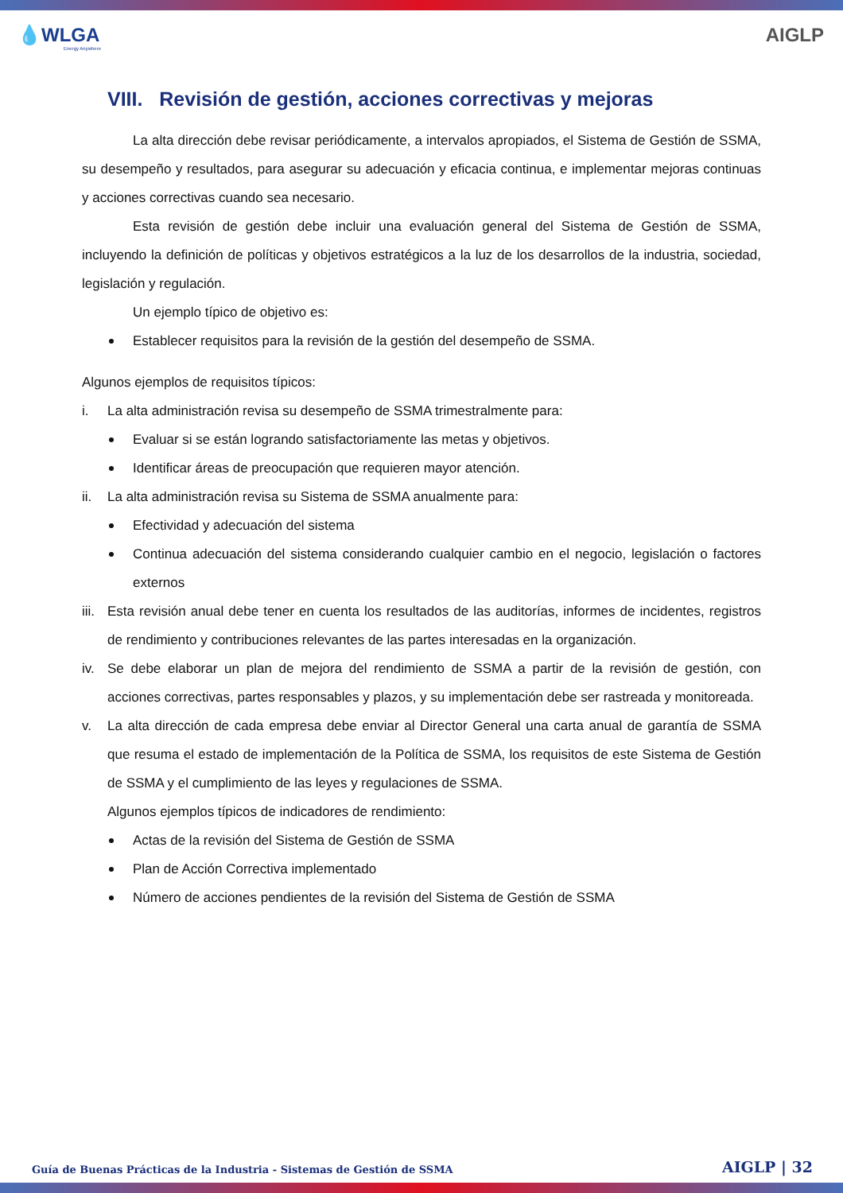💧WLGA
Energy Anywhere
AIGLP
VIII. Revisión de gestión, acciones correctivas y mejoras
La alta dirección debe revisar periódicamente, a intervalos apropiados, el Sistema de Gestión de SSMA, su desempeño y resultados, para asegurar su adecuación y eficacia continua, e implementar mejoras continuas y acciones correctivas cuando sea necesario.
Esta revisión de gestión debe incluir una evaluación general del Sistema de Gestión de SSMA, incluyendo la definición de políticas y objetivos estratégicos a la luz de los desarrollos de la industria, sociedad, legislación y regulación.
Un ejemplo típico de objetivo es:
Establecer requisitos para la revisión de la gestión del desempeño de SSMA.
Algunos ejemplos de requisitos típicos:
i. La alta administración revisa su desempeño de SSMA trimestralmente para:
Evaluar si se están logrando satisfactoriamente las metas y objetivos.
Identificar áreas de preocupación que requieren mayor atención.
ii. La alta administración revisa su Sistema de SSMA anualmente para:
Efectividad y adecuación del sistema
Continua adecuación del sistema considerando cualquier cambio en el negocio, legislación o factores externos
iii.
Esta revisión anual debe tener en cuenta los resultados de las auditorías, informes de incidentes, registros de rendimiento y contribuciones relevantes de las partes interesadas en la organización.
iv. Se debe elaborar un plan de mejora del rendimiento de SSMA a partir de la revisión de gestión, con acciones correctivas, partes responsables y plazos, y su implementación debe ser rastreada y monitoreada.
v. La alta dirección de cada empresa debe enviar al Director General una carta anual de garantía de SSMA que resuma el estado de implementación de la Política de SSMA, los requisitos de este Sistema de Gestión de SSMA y el cumplimiento de las leyes y regulaciones de SSMA.
Algunos ejemplos típicos de indicadores de rendimiento:
Actas de la revisión del Sistema de Gestión de SSMA
Plan de Acción Correctiva implementado
Número de acciones pendientes de la revisión del Sistema de Gestión de SSMA
Guía de Buenas Prácticas de la Industria - Sistemas de Gestión de SSMA AIGLP | 32